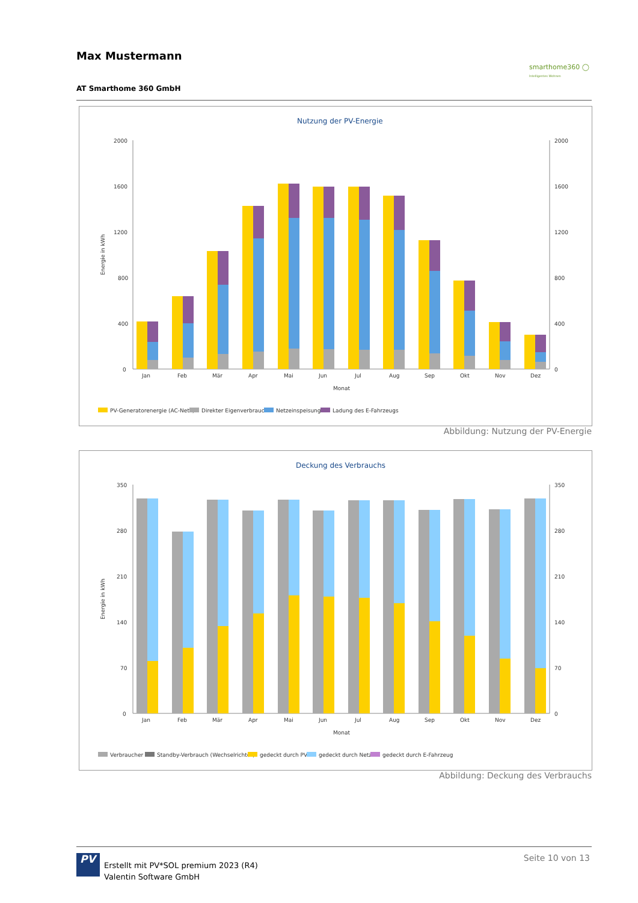Max Mustermann
smarthome360 ◯
Intelligentes Wohnen
AT Smarthome 360 GmbH
Nutzung der PV-Energie
2000
1600
1200
800
400
0
2000
1600
1200
800
400
0
Jan
Feb
Mär
Apr
Mai
Jun
Jul
Aug
Sep
Okt
Nov
Dez
Monat
Energie in kWh
PV-Generatorenergie (AC-Netz)
Direkter Eigenverbrauch
Netzeinspeisung
Ladung des E-Fahrzeugs
Abbildung: Nutzung der PV-Energie
Deckung des Verbrauchs
350
280
210
140
70
0
350
280
210
140
70
0
Jan
Feb
Mär
Apr
Mai
Jun
Jul
Aug
Sep
Okt
Nov
Dez
Monat
Energie in kWh
Verbraucher
Standby-Verbrauch (Wechselrichter)
gedeckt durch PV
gedeckt durch Netz
gedeckt durch E-Fahrzeug
Abbildung: Deckung des Verbrauchs
PV
Erstellt mit PV*SOL premium 2023 (R4)
Valentin Software GmbH
Seite 10 von 13